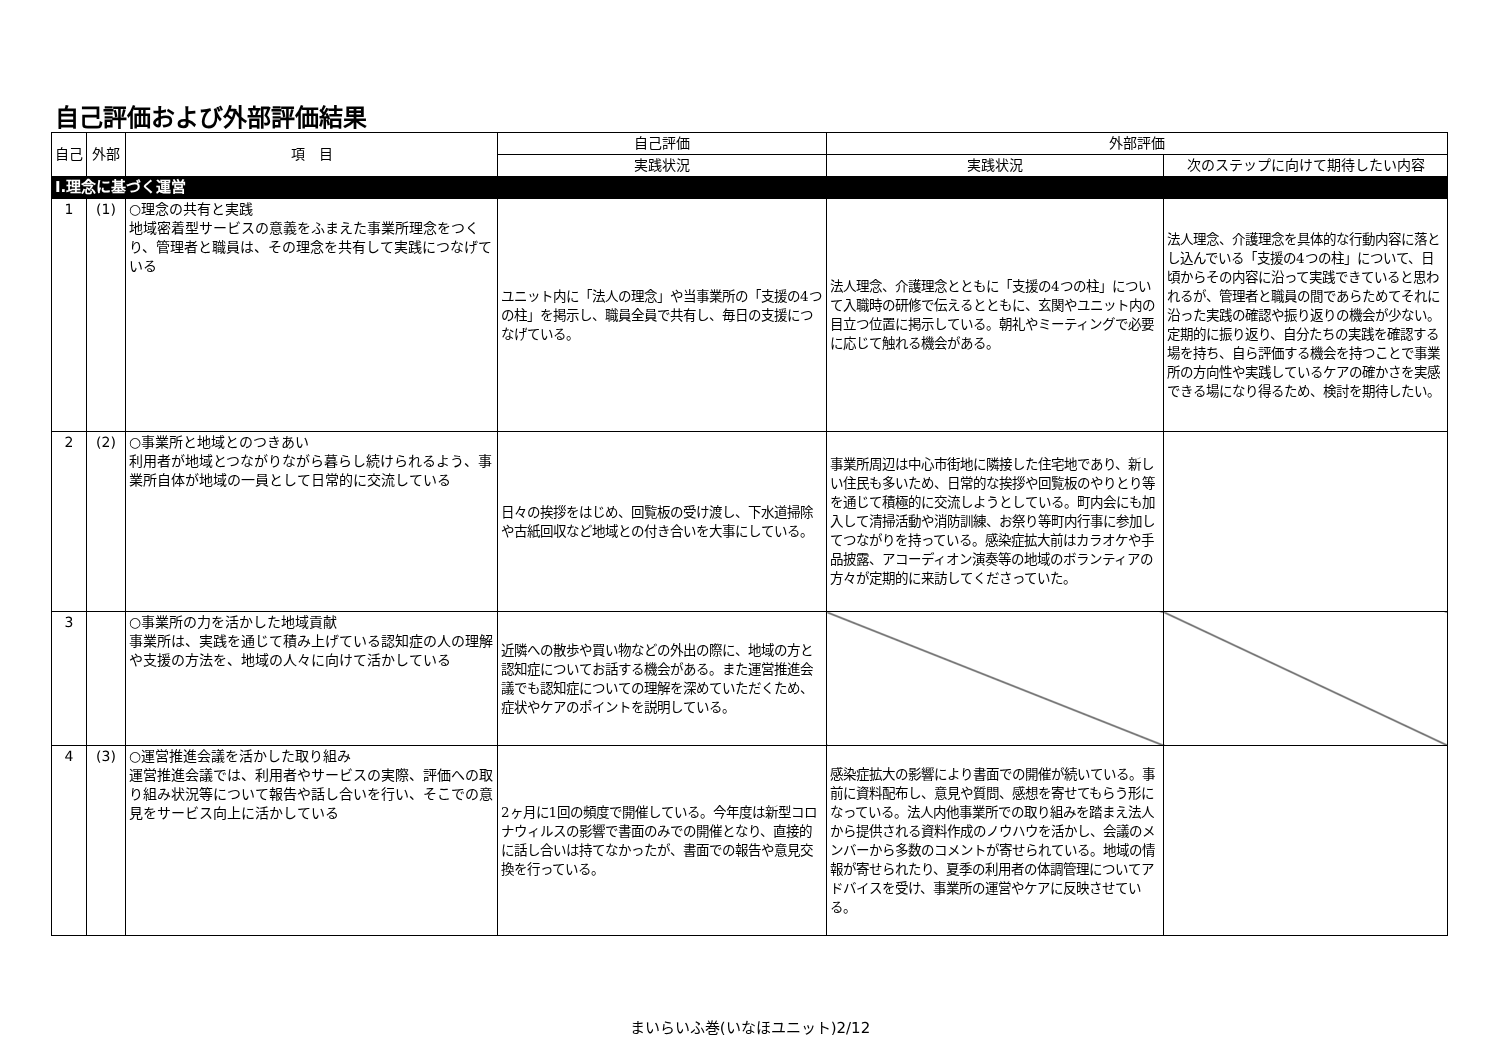自己評価および外部評価結果
| 自己 | 外部 | 項 目 | 自己評価 | 外部評価 | |
| --- | --- | --- | --- | --- | --- |
| | | | 実践状況 | 実践状況 | 次のステップに向けて期待したい内容 |
| Ⅰ.理念に基づく運営 | | | | | |
| 1 | (1) | ○理念の共有と実践 地域密着型サービスの意義をふまえた事業所理念をつくり、管理者と職員は、その理念を共有して実践につなげている | ユニット内に「法人の理念」や当事業所の「支援の4つの柱」を掲示し、職員全員で共有し、毎日の支援につなげている。 | 法人理念、介護理念とともに「支援の4つの柱」について入職時の研修で伝えるとともに、玄関やユニット内の目立つ位置に掲示している。朝礼やミーティングで必要に応じて触れる機会がある。 | 法人理念、介護理念を具体的な行動内容に落とし込んでいる「支援の4つの柱」について、日頃からその内容に沿って実践できていると思われるが、管理者と職員の間であらためてそれに沿った実践の確認や振り返りの機会が少ない。定期的に振り返り、自分たちの実践を確認する場を持ち、自ら評価する機会を持つことで事業所の方向性や実践しているケアの確かさを実感できる場になり得るため、検討を期待したい。 |
| 2 | (2) | ○事業所と地域とのつきあい 利用者が地域とつながりながら暮らし続けられるよう、事業所自体が地域の一員として日常的に交流している | 日々の挨拶をはじめ、回覧板の受け渡し、下水道掃除や古紙回収など地域との付き合いを大事にしている。 | 事業所周辺は中心市街地に隣接した住宅地であり、新しい住民も多いため、日常的な挨拶や回覧板のやりとり等を通じて積極的に交流しようとしている。町内会にも加入して清掃活動や消防訓練、お祭り等町内行事に参加してつながりを持っている。感染症拡大前はカラオケや手品披露、アコーディオン演奏等の地域のボランティアの方々が定期的に来訪してくださっていた。 | |
| 3 | | ○事業所の力を活かした地域貢献 事業所は、実践を通じて積み上げている認知症の人の理解や支援の方法を、地域の人々に向けて活かしている | 近隣への散歩や買い物などの外出の際に、地域の方と認知症についてお話する機会がある。また運営推進会議でも認知症についての理解を深めていただくため、症状やケアのポイントを説明している。 | | |
| 4 | (3) | ○運営推進会議を活かした取り組み 運営推進会議では、利用者やサービスの実際、評価への取り組み状況等について報告や話し合いを行い、そこでの意見をサービス向上に活かしている | 2ヶ月に1回の頻度で開催している。今年度は新型コロナウィルスの影響で書面のみでの開催となり、直接的に話し合いは持てなかったが、書面での報告や意見交換を行っている。 | 感染症拡大の影響により書面での開催が続いている。事前に資料配布し、意見や質問、感想を寄せてもらう形になっている。法人内他事業所での取り組みを踏まえ法人から提供される資料作成のノウハウを活かし、会議のメンバーから多数のコメントが寄せられている。地域の情報が寄せられたり、夏季の利用者の体調管理についてアドバイスを受け、事業所の運営やケアに反映させている。 | |
まいらいふ巻(いなほユニット)2/12